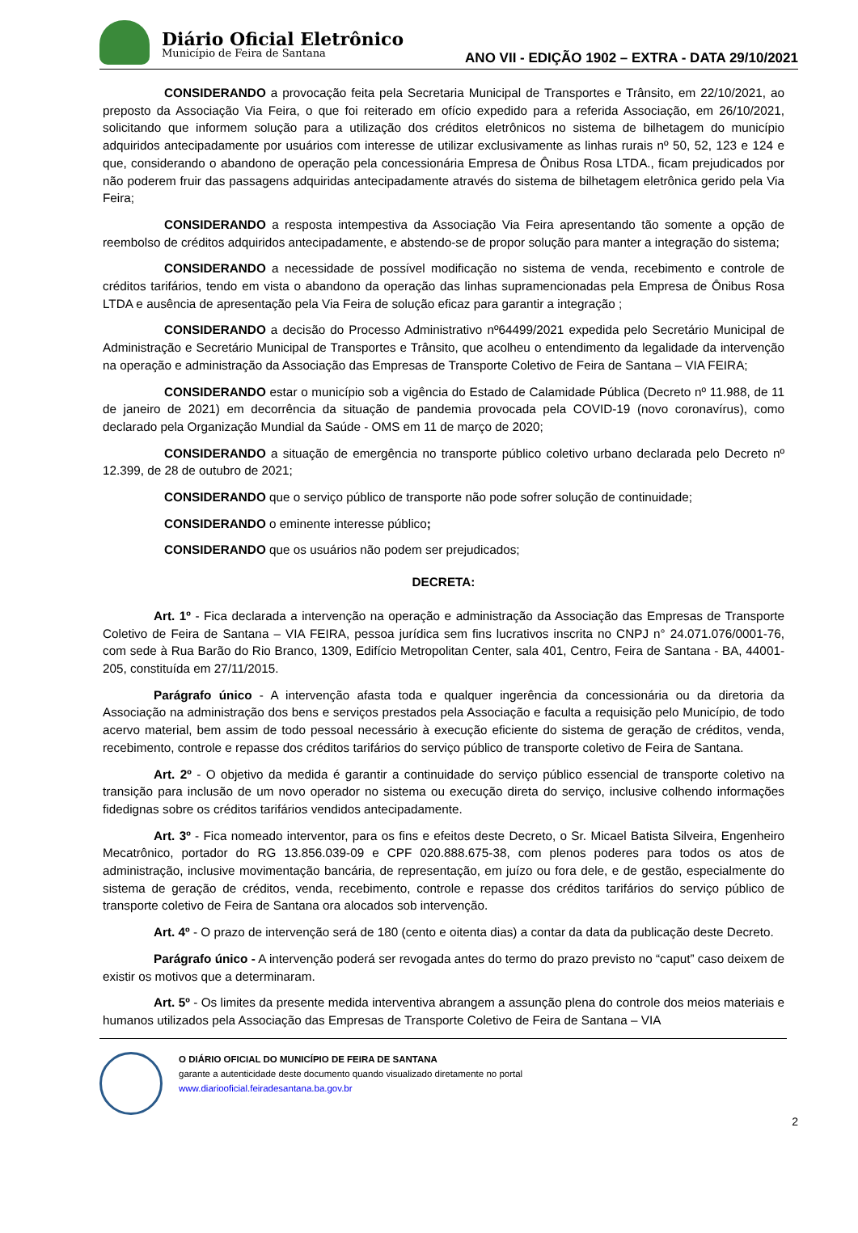Diário Oficial Eletrônico
Município de Feira de Santana
ANO VII - EDIÇÃO 1902 – EXTRA - DATA 29/10/2021
CONSIDERANDO a provocação feita pela Secretaria Municipal de Transportes e Trânsito, em 22/10/2021, ao preposto da Associação Via Feira, o que foi reiterado em ofício expedido para a referida Associação, em 26/10/2021, solicitando que informem solução para a utilização dos créditos eletrônicos no sistema de bilhetagem do município adquiridos antecipadamente por usuários com interesse de utilizar exclusivamente as linhas rurais nº 50, 52, 123 e 124 e que, considerando o abandono de operação pela concessionária Empresa de Ônibus Rosa LTDA., ficam prejudicados por não poderem fruir das passagens adquiridas antecipadamente através do sistema de bilhetagem eletrônica gerido pela Via Feira;
CONSIDERANDO a resposta intempestiva da Associação Via Feira apresentando tão somente a opção de reembolso de créditos adquiridos antecipadamente, e abstendo-se de propor solução para manter a integração do sistema;
CONSIDERANDO a necessidade de possível modificação no sistema de venda, recebimento e controle de créditos tarifários, tendo em vista o abandono da operação das linhas supramencionadas pela Empresa de Ônibus Rosa LTDA e ausência de apresentação pela Via Feira de solução eficaz para garantir a integração ;
CONSIDERANDO a decisão do Processo Administrativo nº64499/2021 expedida pelo Secretário Municipal de Administração e Secretário Municipal de Transportes e Trânsito, que acolheu o entendimento da legalidade da intervenção na operação e administração da Associação das Empresas de Transporte Coletivo de Feira de Santana – VIA FEIRA;
CONSIDERANDO estar o município sob a vigência do Estado de Calamidade Pública (Decreto nº 11.988, de 11 de janeiro de 2021) em decorrência da situação de pandemia provocada pela COVID-19 (novo coronavírus), como declarado pela Organização Mundial da Saúde - OMS em 11 de março de 2020;
CONSIDERANDO a situação de emergência no transporte público coletivo urbano declarada pelo Decreto nº 12.399, de 28 de outubro de 2021;
CONSIDERANDO que o serviço público de transporte não pode sofrer solução de continuidade;
CONSIDERANDO o eminente interesse público;
CONSIDERANDO que os usuários não podem ser prejudicados;
DECRETA:
Art. 1º - Fica declarada a intervenção na operação e administração da Associação das Empresas de Transporte Coletivo de Feira de Santana – VIA FEIRA, pessoa jurídica sem fins lucrativos inscrita no CNPJ n° 24.071.076/0001-76, com sede à Rua Barão do Rio Branco, 1309, Edifício Metropolitan Center, sala 401, Centro, Feira de Santana - BA, 44001-205, constituída em 27/11/2015.
Parágrafo único - A intervenção afasta toda e qualquer ingerência da concessionária ou da diretoria da Associação na administração dos bens e serviços prestados pela Associação e faculta a requisição pelo Município, de todo acervo material, bem assim de todo pessoal necessário à execução eficiente do sistema de geração de créditos, venda, recebimento, controle e repasse dos créditos tarifários do serviço público de transporte coletivo de Feira de Santana.
Art. 2º - O objetivo da medida é garantir a continuidade do serviço público essencial de transporte coletivo na transição para inclusão de um novo operador no sistema ou execução direta do serviço, inclusive colhendo informações fidedignas sobre os créditos tarifários vendidos antecipadamente.
Art. 3º - Fica nomeado interventor, para os fins e efeitos deste Decreto, o Sr. Micael Batista Silveira, Engenheiro Mecatrônico, portador do RG 13.856.039-09 e CPF 020.888.675-38, com plenos poderes para todos os atos de administração, inclusive movimentação bancária, de representação, em juízo ou fora dele, e de gestão, especialmente do sistema de geração de créditos, venda, recebimento, controle e repasse dos créditos tarifários do serviço público de transporte coletivo de Feira de Santana ora alocados sob intervenção.
Art. 4º - O prazo de intervenção será de 180 (cento e oitenta dias) a contar da data da publicação deste Decreto.
Parágrafo único - A intervenção poderá ser revogada antes do termo do prazo previsto no “caput” caso deixem de existir os motivos que a determinaram.
Art. 5º - Os limites da presente medida interventiva abrangem a assunção plena do controle dos meios materiais e humanos utilizados pela Associação das Empresas de Transporte Coletivo de Feira de Santana – VIA
O DIÁRIO OFICIAL DO MUNICÍPIO DE FEIRA DE SANTANA
garante a autenticidade deste documento quando visualizado diretamente no portal
www.diariooficial.feiradesantana.ba.gov.br
2